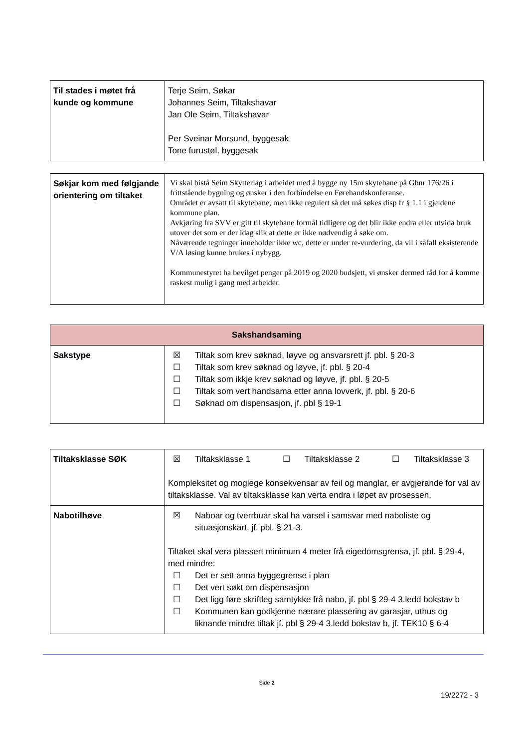| Til stades i møtet frå kunde og kommune | Terje Seim, Søkar Johannes Seim, Tiltakshavar Jan Ole Seim, Tiltakshavar Per Sveinar Morsund, byggesak Tone furustøl, byggesak |
| Søkjar kom med følgjande orientering om tiltaket | Vi skal bistå Seim Skytterlag i arbeidet med å bygge ny 15m skytebane på Gbnr 176/26 i frittstående bygning og ønsker i den forbindelse en Førehandskonferanse. Området er avsatt til skytebane, men ikke regulert så det må søkes disp fr § 1.1 i gjeldene kommune plan. Avkjøring fra SVV er gitt til skytebane formål tidligere og det blir ikke endra eller utvida bruk utover det som er der idag slik at dette er ikke nødvendig å søke om. Nåværende tegninger inneholder ikke wc, dette er under re-vurdering, da vil i såfall eksisterende V/A løsing kunne brukes i nybygg. Kommunestyret ha bevilget penger på 2019 og 2020 budsjett, vi ønsker dermed råd for å komme raskest mulig i gang med arbeider. |
| Sakshandsaming | |
| --- | --- |
| Sakstype | ☒ Tiltak som krev søknad, løyve og ansvarsrett jf. pbl. § 20-3 ☐ Tiltak som krev søknad og løyve, jf. pbl. § 20-4 ☐ Tiltak som ikkje krev søknad og løyve, jf. pbl. § 20-5 ☐ Tiltak som vert handsama etter anna lovverk, jf. pbl. § 20-6 ☐ Søknad om dispensasjon, jf. pbl § 19-1 |
| Tiltaksklasse SØK | ☒ Tiltaksklasse 1 ☐ Tiltaksklasse 2 ☐ Tiltaksklasse 3 Kompleksitet og moglege konsekvensar av feil og manglar, er avgjerande for val av tiltaksklasse. Val av tiltaksklasse kan verta endra i løpet av prosessen. |
| Nabotilhøve | ☒ Naboar og tverrbuar skal ha varsel i samsvar med naboliste og situasjonskart, jf. pbl. § 21-3. Tiltaket skal vera plassert minimum 4 meter frå eigedomsgrensa, jf. pbl. § 29-4, med mindre: ☐ Det er sett anna byggegrense i plan ☐ Det vert søkt om dispensasjon ☐ Det ligg føre skriftleg samtykke frå nabo, jf. pbl § 29-4 3.ledd bokstav b ☐ Kommunen kan godkjenne nærare plassering av garasjar, uthus og liknande mindre tiltak jf. pbl § 29-4 3.ledd bokstav b, jf. TEK10 § 6-4 |
Side 2
19/2272 - 3